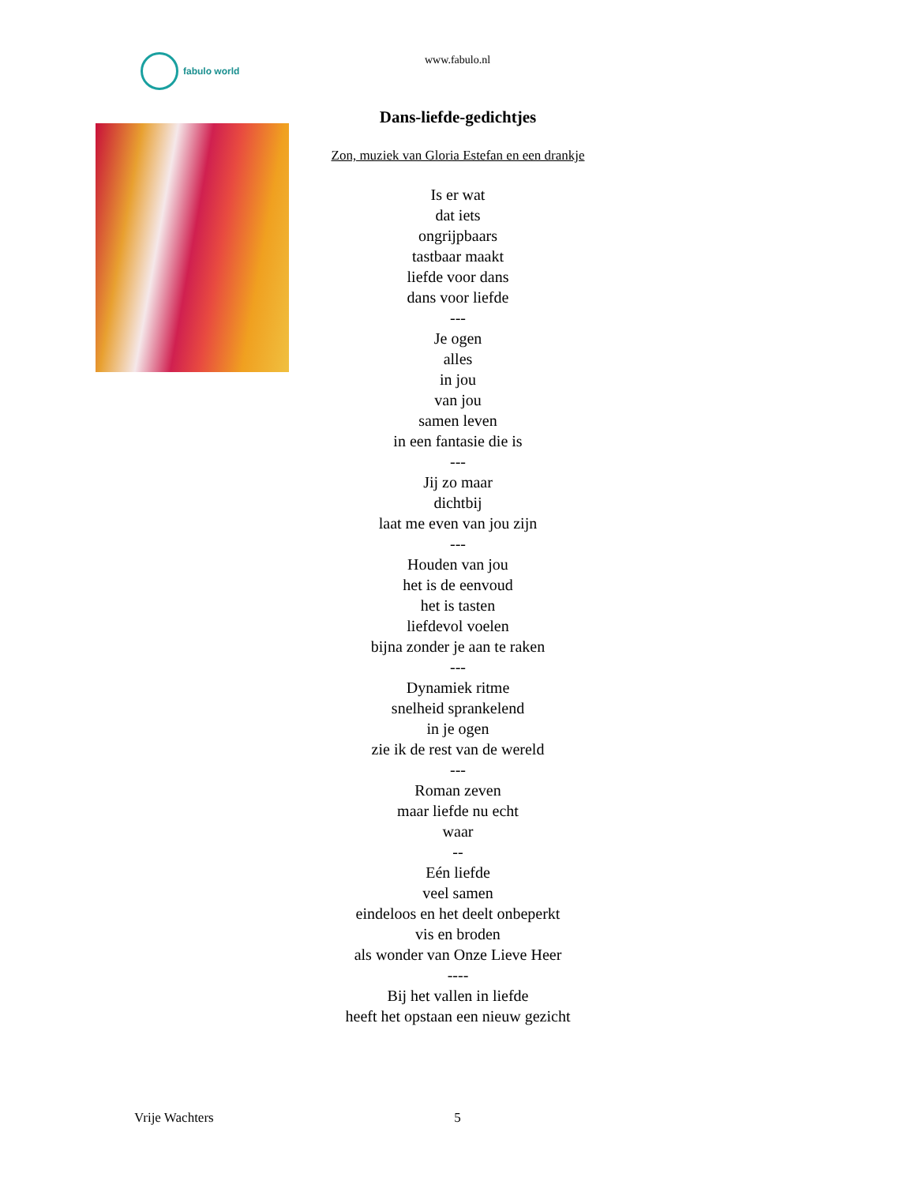fabulo world
www.fabulo.nl
Dans-liefde-gedichtjes
Zon, muziek van Gloria Estefan en een drankje
Is er wat
dat iets
ongrijpbaars
tastbaar maakt
liefde voor dans
dans voor liefde
---
Je ogen
alles
in jou
van jou
samen leven
in een fantasie die is
---
Jij zo maar
dichtbij
laat me even van jou zijn
---
Houden van jou
het is de eenvoud
het is tasten
liefdevol voelen
bijna zonder je aan te raken
---
Dynamiek ritme
snelheid sprankelend
in je ogen
zie ik de rest van de wereld
---
Roman zeven
maar liefde nu echt
waar
--
Eén liefde
veel samen
eindeloos en het deelt onbeperkt
vis en broden
als wonder van Onze Lieve Heer
----
Bij het vallen in liefde
heeft het opstaan een nieuw gezicht
Vrije Wachters
5